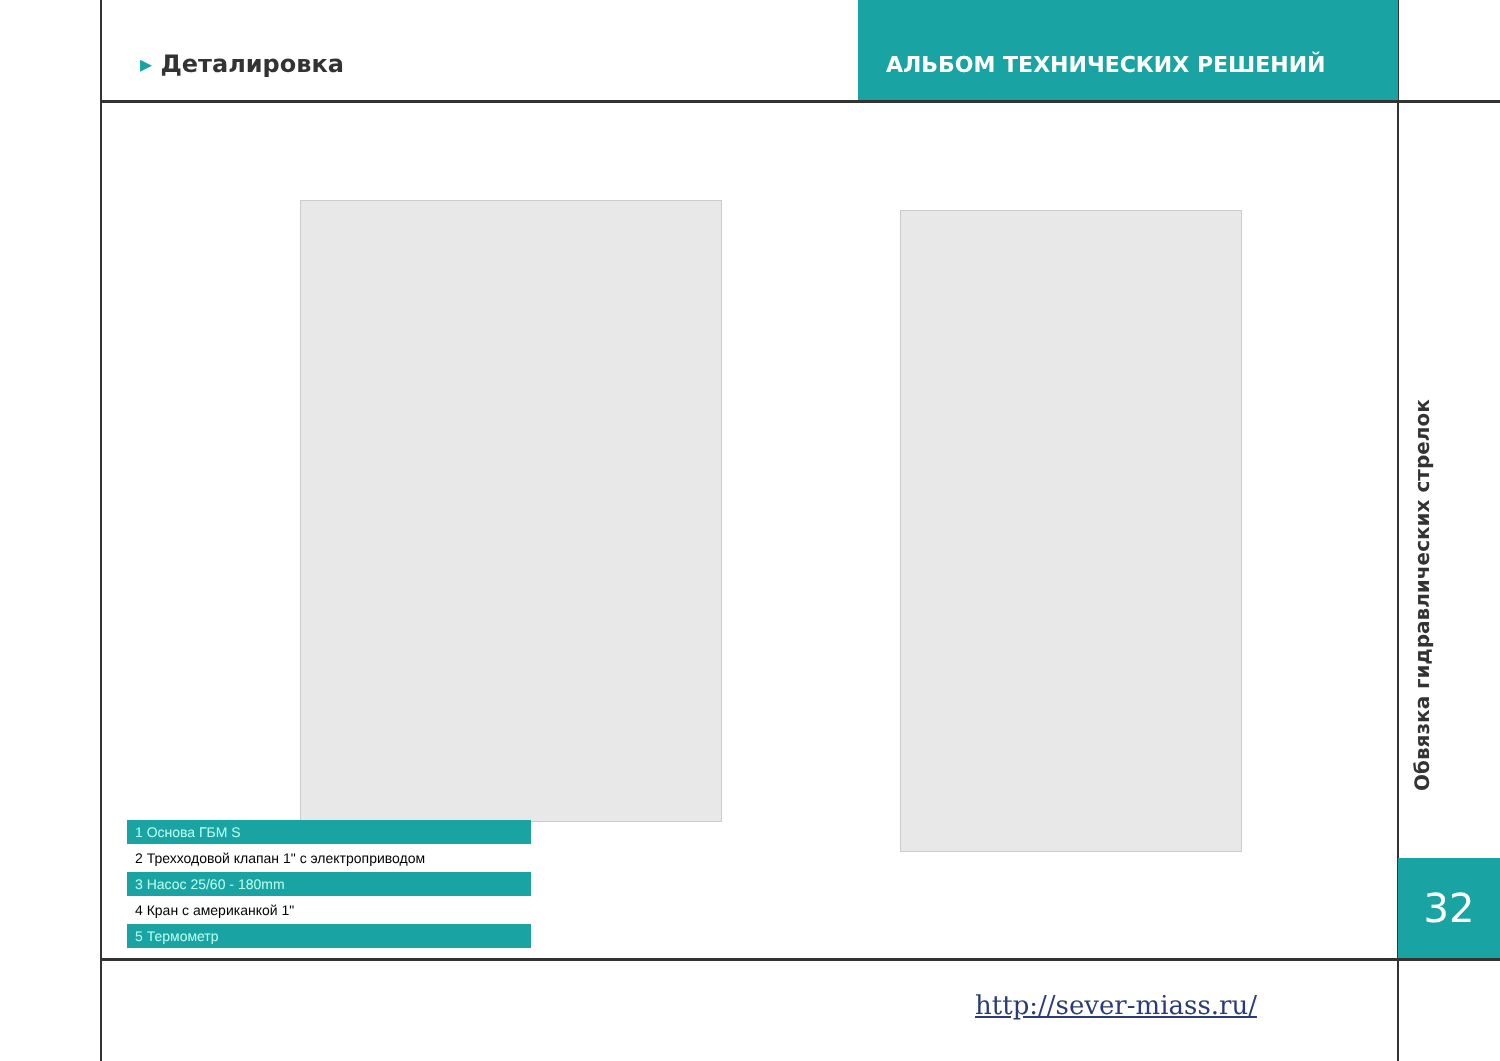▸ Деталировка
АЛЬБОМ ТЕХНИЧЕСКИХ РЕШЕНИЙ
1 Основа ГБМ S
2 Трехходовой клапан 1" с электроприводом
3 Насос 25/60 - 180mm
4 Кран с американкой 1"
5 Термометр
Обвязка гидравлических стрелок
32
http://sever-miass.ru/